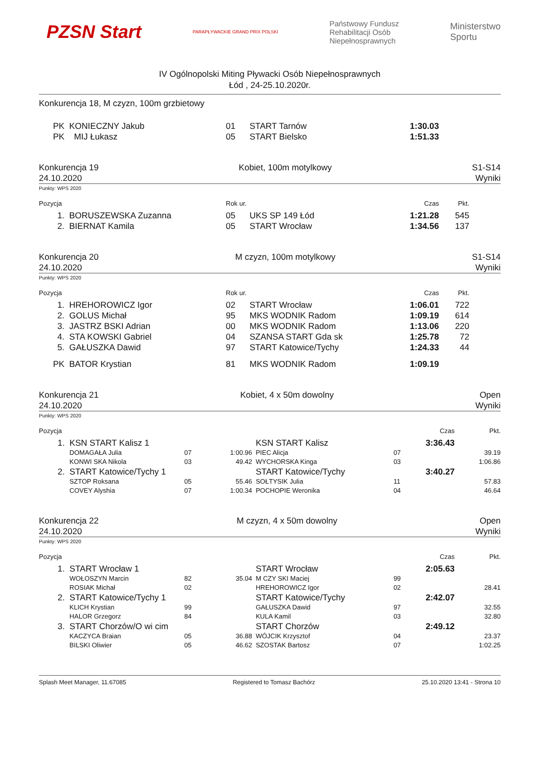PZSN Start PARAPŁYWACKIE GRAND PRIX POLSKI Państwowy Fundusz
Rehabilitacji Osób
Niepełnosprawnych Ministerstwo
Sportu
IV Ogólnopolski Miting Pływacki Osób Niepełnosprawnych
Łód , 24-25.10.2020r.
Konkurencja 18, M czyzn, 100m grzbietowy
| PK | KONIECZNY Jakub | 01 | START Tarnów | 1:30.03 | | |
| PK | MIJ Łukasz | 05 | START Bielsko | 1:51.33 | | |
Konkurencja 19
24.10.2020 Kobiet, 100m motylkowy S1-S14
Wyniki
Punkty: WPS 2020
| Pozycja | | Rok ur. | | Czas | Pkt. | |
| --- | --- | --- | --- | --- | --- | --- |
| 1. | BORUSZEWSKA Zuzanna | 05 | UKS SP 149 Łód | 1:21.28 | 545 | |
| 2. | BIERNAT Kamila | 05 | START Wrocław | 1:34.56 | 137 | |
Konkurencja 20
24.10.2020 M czyzn, 100m motylkowy S1-S14
Wyniki
Punkty: WPS 2020
| Pozycja | | Rok ur. | | Czas | Pkt. | |
| --- | --- | --- | --- | --- | --- | --- |
| 1. | HREHOROWICZ Igor | 02 | START Wrocław | 1:06.01 | 722 | |
| 2. | GOLUS Michał | 95 | MKS WODNIK Radom | 1:09.19 | 614 | |
| 3. | JASTRZ BSKI Adrian | 00 | MKS WODNIK Radom | 1:13.06 | 220 | |
| 4. | STA KOWSKI Gabriel | 04 | SZANSA START Gda sk | 1:25.78 | 72 | |
| 5. | GAŁUSZKA Dawid | 97 | START Katowice/Tychy | 1:24.33 | 44 | |
| PK | BATOR Krystian | 81 | MKS WODNIK Radom | 1:09.19 | | |
Konkurencja 21
24.10.2020 Kobiet, 4 x 50m dowolny Open
Wyniki
Punkty: WPS 2020
| Pozycja | | | | | | Czas | Pkt. |
| --- | --- | --- | --- | --- | --- | --- | --- |
| 1. | KSN START Kalisz 1 | | | KSN START Kalisz | | 3:36.43 | |
| | DOMAGAŁA Julia | 07 | 1:00.96 | PIEC Alicja | 07 | | 39.19 |
| | KONWI SKA Nikola | 03 | 49.42 | WYCHORSKA Kinga | 03 | | 1:06.86 |
| 2. | START Katowice/Tychy 1 | | | START Katowice/Tychy | | 3:40.27 | |
| | SZTOP Roksana | 05 | 55.46 | SOŁTYSIK Julia | 11 | | 57.83 |
| | COVEY Alyshia | 07 | 1:00.34 | POCHOPIE Weronika | 04 | | 46.64 |
Konkurencja 22
24.10.2020 M czyzn, 4 x 50m dowolny Open
Wyniki
Punkty: WPS 2020
| Pozycja | | | | | | Czas | Pkt. |
| --- | --- | --- | --- | --- | --- | --- | --- |
| 1. | START Wrocław 1 | | | START Wrocław | | 2:05.63 | |
| | WOŁOSZYN Marcin | 82 | 35.04 | M CZY SKI Maciej | 99 | | |
| | ROSIAK Michał | 02 | | HREHOROWICZ Igor | 02 | | 28.41 |
| 2. | START Katowice/Tychy 1 | | | START Katowice/Tychy | | 2:42.07 | |
| | KLICH Krystian | 99 | | GAŁUSZKA Dawid | 97 | | 32.55 |
| | HALOR Grzegorz | 84 | | KULA Kamil | 03 | | 32.80 |
| 3. | START Chorzów/O wi cim | | | START Chorzów | | 2:49.12 | |
| | KACZYCA Braian | 05 | 36.88 | WÓJCIK Krzysztof | 04 | | 23.37 |
| | BILSKI Oliwier | 05 | 46.62 | SZOSTAK Bartosz | 07 | | 1:02.25 |
Splash Meet Manager, 11.67085 Registered to Tomasz Bachórz 25.10.2020 13:41 - Strona 10